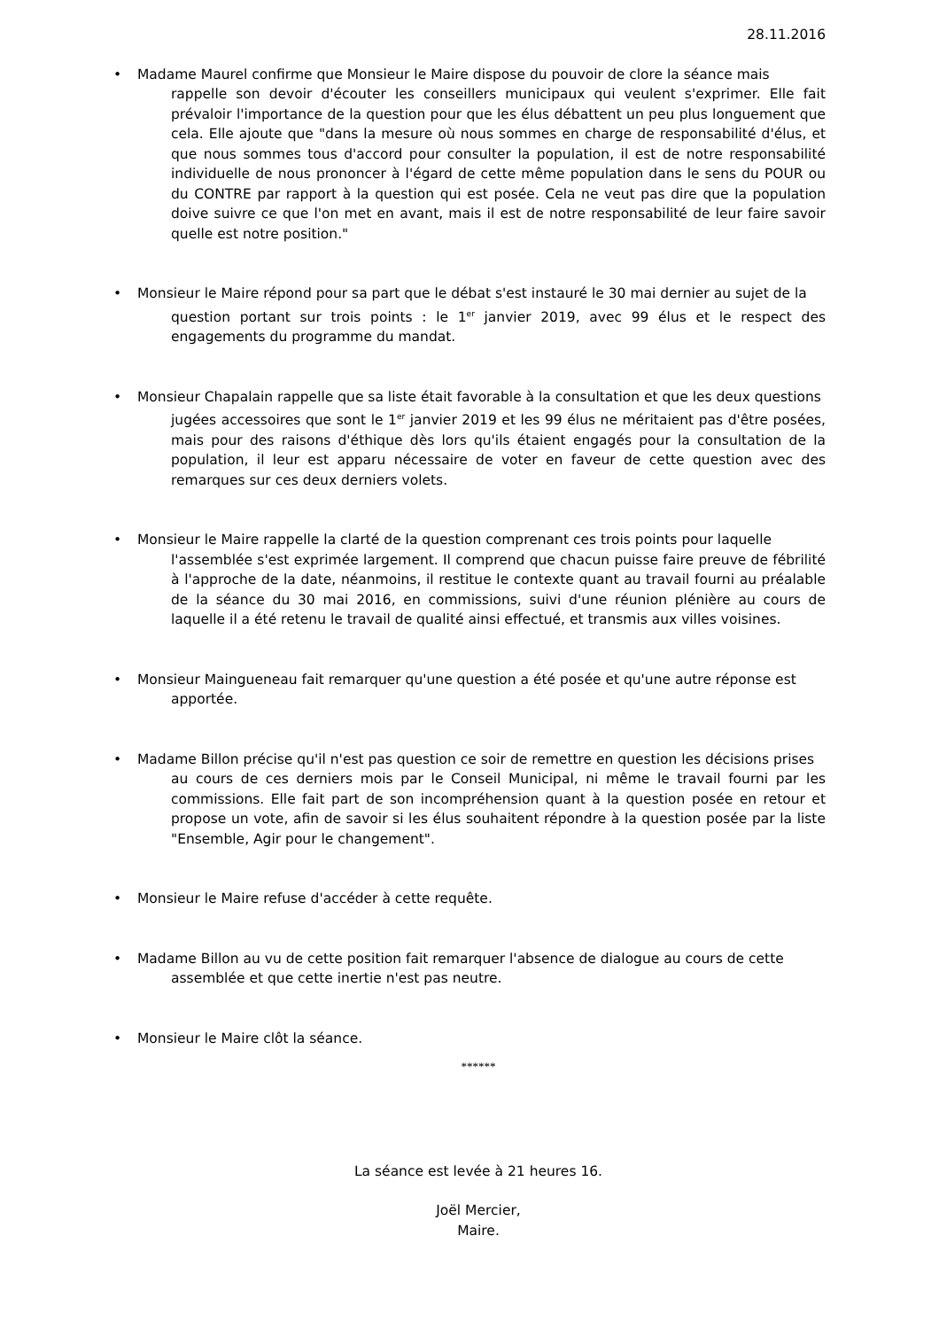28.11.2016
• Madame Maurel confirme que Monsieur le Maire dispose du pouvoir de clore la séance mais
rappelle son devoir d'écouter les conseillers municipaux qui veulent s'exprimer. Elle fait prévaloir l'importance de la question pour que les élus débattent un peu plus longuement que cela. Elle ajoute que "dans la mesure où nous sommes en charge de responsabilité d'élus, et que nous sommes tous d'accord pour consulter la population, il est de notre responsabilité individuelle de nous prononcer à l'égard de cette même population dans le sens du POUR ou du CONTRE par rapport à la question qui est posée. Cela ne veut pas dire que la population doive suivre ce que l'on met en avant, mais il est de notre responsabilité de leur faire savoir quelle est notre position."
• Monsieur le Maire répond pour sa part que le débat s'est instauré le 30 mai dernier au sujet de la
question portant sur trois points : le 1<sup>er</sup> janvier 2019, avec 99 élus et le respect des engagements du programme du mandat.
• Monsieur Chapalain rappelle que sa liste était favorable à la consultation et que les deux questions
jugées accessoires que sont le 1<sup>er</sup> janvier 2019 et les 99 élus ne méritaient pas d'être posées, mais pour des raisons d'éthique dès lors qu'ils étaient engagés pour la consultation de la population, il leur est apparu nécessaire de voter en faveur de cette question avec des remarques sur ces deux derniers volets.
• Monsieur le Maire rappelle la clarté de la question comprenant ces trois points pour laquelle
l'assemblée s'est exprimée largement. Il comprend que chacun puisse faire preuve de fébrilité à l'approche de la date, néanmoins, il restitue le contexte quant au travail fourni au préalable de la séance du 30 mai 2016, en commissions, suivi d'une réunion plénière au cours de laquelle il a été retenu le travail de qualité ainsi effectué, et transmis aux villes voisines.
• Monsieur Maingueneau fait remarquer qu'une question a été posée et qu'une autre réponse est
apportée.
• Madame Billon précise qu'il n'est pas question ce soir de remettre en question les décisions prises
au cours de ces derniers mois par le Conseil Municipal, ni même le travail fourni par les commissions. Elle fait part de son incompréhension quant à la question posée en retour et propose un vote, afin de savoir si les élus souhaitent répondre à la question posée par la liste "Ensemble, Agir pour le changement".
• Monsieur le Maire refuse d'accéder à cette requête.
• Madame Billon au vu de cette position fait remarquer l'absence de dialogue au cours de cette
assemblée et que cette inertie n'est pas neutre.
• Monsieur le Maire clôt la séance.
******
La séance est levée à 21 heures 16.
Joël Mercier,
Maire.